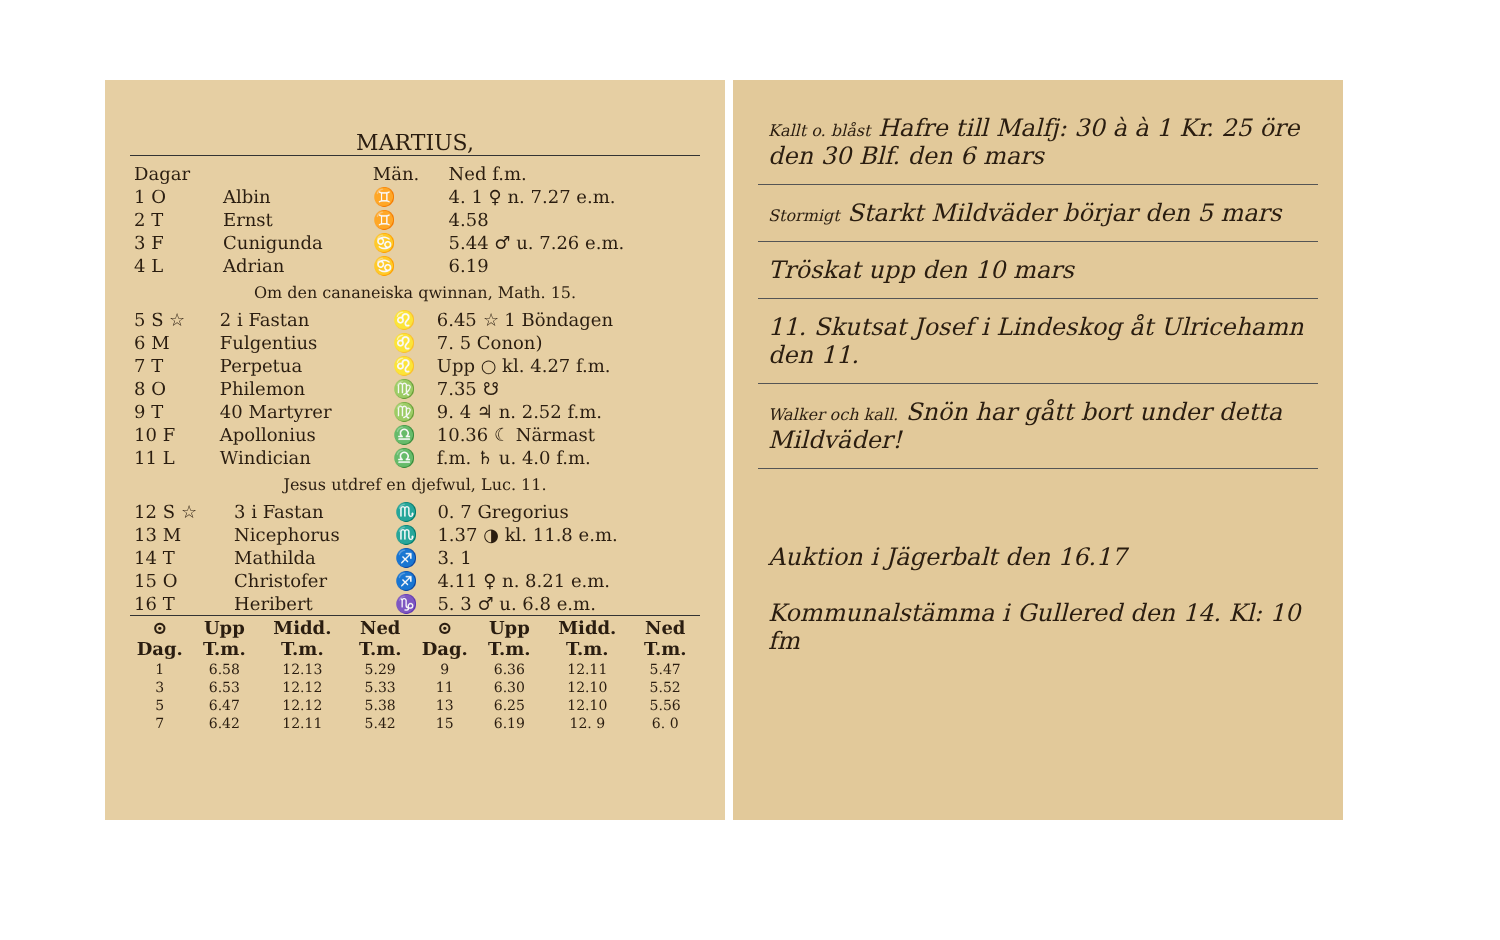MARTIUS,
| Dagar | | Män. | Ned f.m. |
| 1 O | Albin | ♊ | 4. 1 ♀ n. 7.27 e.m. |
| 2 T | Ernst | ♊ | 4.58 |
| 3 F | Cunigunda | ♋ | 5.44 ♂ u. 7.26 e.m. |
| 4 L | Adrian | ♋ | 6.19 |
Om den cananeiska qwinnan, Math. 15.
| 5 S ☆ | 2 i Fastan | ♌ | 6.45 ☆ 1 Böndagen |
| 6 M | Fulgentius | ♌ | 7. 5 Conon) |
| 7 T | Perpetua | ♌ | Upp ○ kl. 4.27 f.m. |
| 8 O | Philemon | ♍ | 7.35 ☋ |
| 9 T | 40 Martyrer | ♍ | 9. 4 ♃ n. 2.52 f.m. |
| 10 F | Apollonius | ♎ | 10.36 ☾ Närmast |
| 11 L | Windician | ♎ | f.m. ♄ u. 4.0 f.m. |
Jesus utdref en djefwul, Luc. 11.
| 12 S ☆ | 3 i Fastan | ♏ | 0. 7 Gregorius |
| 13 M | Nicephorus | ♏ | 1.37 ◑ kl. 11.8 e.m. |
| 14 T | Mathilda | ♐ | 3. 1 |
| 15 O | Christofer | ♐ | 4.11 ♀ n. 8.21 e.m. |
| 16 T | Heribert | ♑ | 5. 3 ♂ u. 6.8 e.m. |
| ⊙ Dag. | Upp T.m. | Midd. T.m. | Ned T.m. | ⊙ Dag. | Upp T.m. | Midd. T.m. | Ned T.m. |
| --- | --- | --- | --- | --- | --- | --- | --- |
| 1 | 6.58 | 12.13 | 5.29 | 9 | 6.36 | 12.11 | 5.47 |
| 3 | 6.53 | 12.12 | 5.33 | 11 | 6.30 | 12.10 | 5.52 |
| 5 | 6.47 | 12.12 | 5.38 | 13 | 6.25 | 12.10 | 5.56 |
| 7 | 6.42 | 12.11 | 5.42 | 15 | 6.19 | 12. 9 | 6. 0 |
Kallt o. blåst Hafre till Malfj: 30 à à 1 Kr. 25 öre den 30 Blf. den 6 mars
Stormigt Starkt Mildväder börjar den 5 mars
Tröskat upp den 10 mars
11. Skutsat Josef i Lindeskog åt Ulricehamn den 11.
Walker och kall. Snön har gått bort under detta Mildväder!
Auktion i Jägerbalt den 16.17
Kommunalstämma i Gullered den 14. Kl: 10 fm